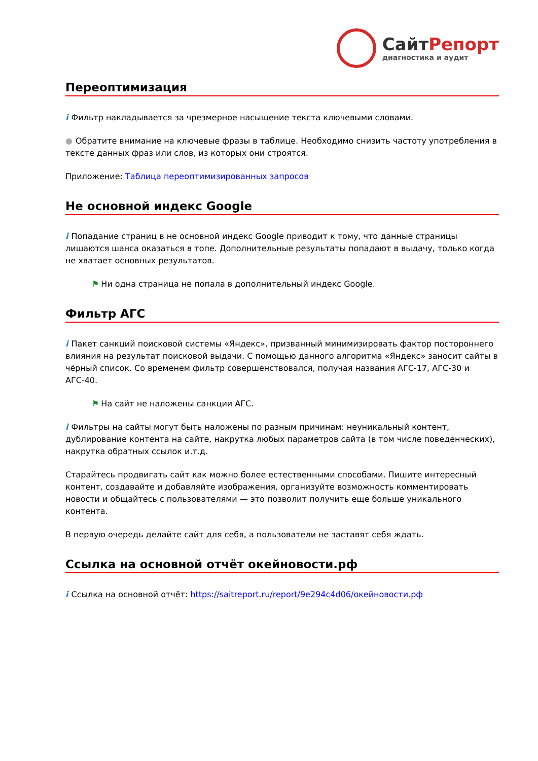СайтРепорт
диагностика и аудит
Переоптимизация
i Фильтр накладывается за чрезмерное насыщение текста ключевыми словами.
● Обратите внимание на ключевые фразы в таблице. Необходимо снизить частоту употребления в тексте данных фраз или слов, из которых они строятся.
Приложение: Таблица переоптимизированных запросов
Не основной индекс Google
i Попадание страниц в не основной индекс Google приводит к тому, что данные страницы лишаются шанса оказаться в топе. Дополнительные результаты попадают в выдачу, только когда не хватает основных результатов.
⚑ Ни одна страница не попала в дополнительный индекс Google.
Фильтр АГС
i Пакет санкций поисковой системы «Яндекс», призванный минимизировать фактор постороннего влияния на результат поисковой выдачи. С помощью данного алгоритма «Яндекс» заносит сайты в чёрный список. Со временем фильтр совершенствовался, получая названия АГС-17, АГС-30 и АГС-40.
⚑ На сайт не наложены санкции АГС.
i Фильтры на сайты могут быть наложены по разным причинам: неуникальный контент, дублирование контента на сайте, накрутка любых параметров сайта (в том числе поведенческих), накрутка обратных ссылок и.т.д.
Старайтесь продвигать сайт как можно более естественными способами. Пишите интересный контент, создавайте и добавляйте изображения, организуйте возможность комментировать новости и общайтесь с пользователями — это позволит получить еще больше уникального контента.
В первую очередь делайте сайт для себя, а пользователи не заставят себя ждать.
Ссылка на основной отчёт окейновости.рф
i Ссылка на основной отчёт: https://saitreport.ru/report/9e294c4d06/окейновости.рф